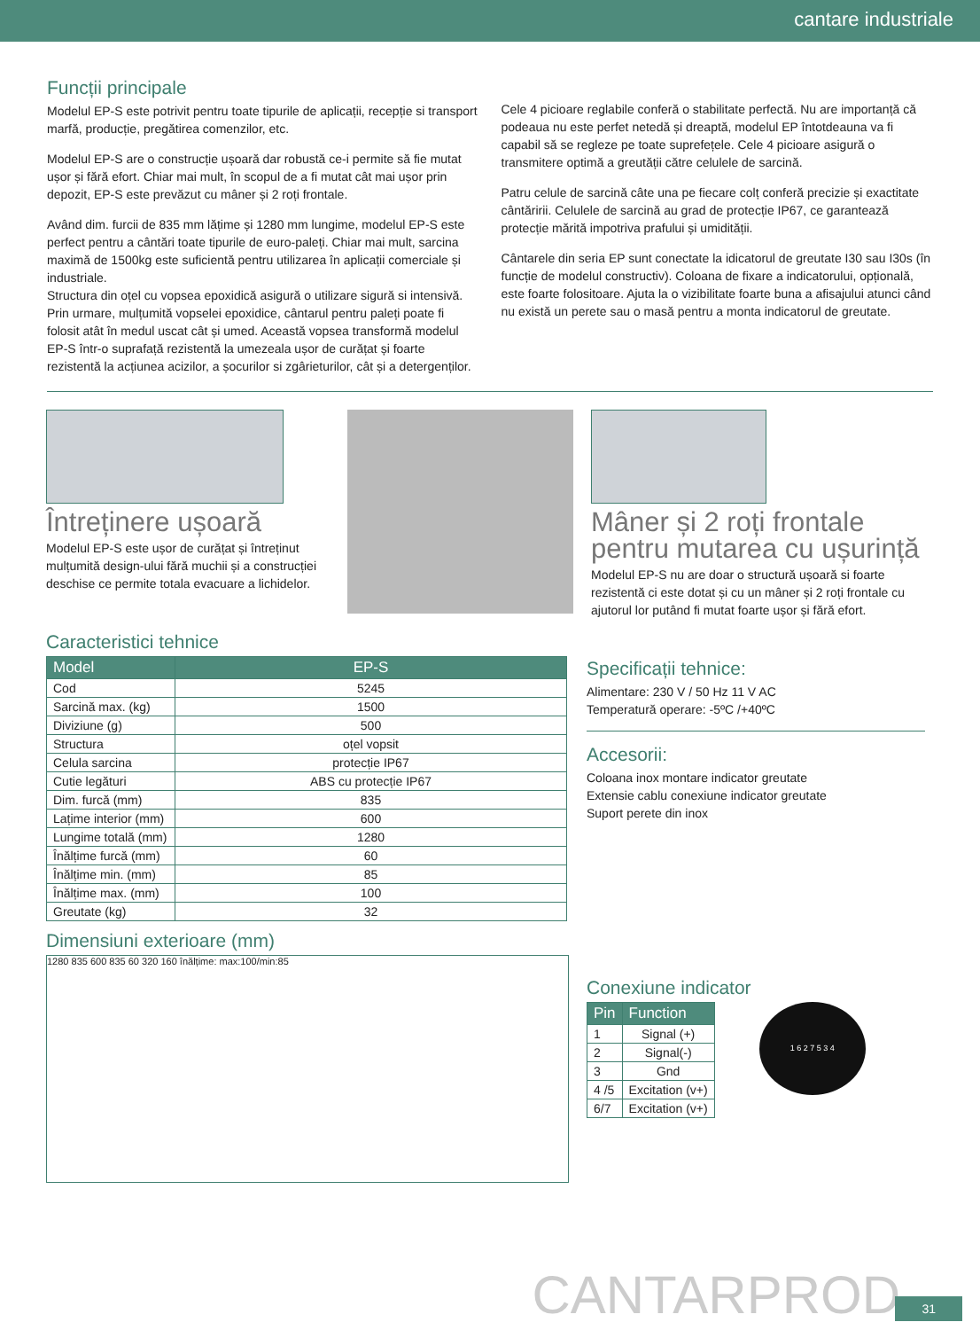cantare industriale
Funcții principale
Modelul EP-S este potrivit pentru toate tipurile de aplicații, recepție si transport marfă, producție, pregătirea comenzilor, etc.
Modelul EP-S are o construcție ușoară dar robustă ce-i permite să fie mutat ușor și fără efort. Chiar mai mult, în scopul de a fi mutat cât mai ușor prin depozit, EP-S este prevăzut cu mâner și 2 roți frontale.
Având dim. furcii de 835 mm lățime și 1280 mm lungime, modelul EP-S este perfect pentru a cântări toate tipurile de euro-paleți. Chiar mai mult, sarcina maximă de 1500kg este suficientă pentru utilizarea în aplicații comerciale și industriale.
Structura din oțel cu vopsea epoxidică asigură o utilizare sigură si intensivă. Prin urmare, mulțumită vopselei epoxidice, cântarul pentru paleți poate fi folosit atât în medul uscat cât și umed. Această vopsea transformă modelul EP-S într-o suprafață rezistentă la umezeala ușor de curățat și foarte rezistentă la acțiunea acizilor, a șocurilor si zgârieturilor, cât și a detergenților.
Cele 4 picioare reglabile conferă o stabilitate perfectă. Nu are importanță că podeaua nu este perfet netedă și dreaptă, modelul EP întotdeauna va fi capabil să se regleze pe toate suprefețele. Cele 4 picioare asigură o transmitere optimă a greutății către celulele de sarcină.
Patru celule de sarcină câte una pe fiecare colț conferă precizie și exactitate cântăririi. Celulele de sarcină au grad de protecție IP67, ce garantează protecție mărită impotriva prafului și umidității.
Cântarele din seria EP sunt conectate la idicatorul de greutate I30 sau I30s (în funcție de modelul constructiv). Coloana de fixare a indicatorului, opțională, este foarte folositoare. Ajuta la o vizibilitate foarte buna a afisajului atunci când nu există un perete sau o masă pentru a monta indicatorul de greutate.
Întreținere ușoară
Modelul EP-S este ușor de curățat și întreținut mulțumită design-ului fără muchii și a construcției deschise ce permite totala evacuare a lichidelor.
Mâner și 2 roți frontale pentru mutarea cu ușurință
Modelul EP-S nu are doar o structură ușoară si foarte rezistentă ci este dotat și cu un mâner și 2 roți frontale cu ajutorul lor putând fi mutat foarte ușor și fără efort.
Caracteristici tehnice
| Model | EP-S |
| --- | --- |
| Cod | 5245 |
| Sarcină max. (kg) | 1500 |
| Diviziune (g) | 500 |
| Structura | oțel vopsit |
| Celula sarcina | protecție IP67 |
| Cutie legături | ABS cu protecție IP67 |
| Dim. furcă (mm) | 835 |
| Lațime interior (mm) | 600 |
| Lungime totală (mm) | 1280 |
| Înălțime furcă (mm) | 60 |
| Înălțime min. (mm) | 85 |
| Înălțime max. (mm) | 100 |
| Greutate (kg) | 32 |
Dimensiuni exterioare (mm)
1280 835 600 835 60 320 160 înălțime: max:100/min:85
Specificații tehnice:
Alimentare: 230 V / 50 Hz 11 V AC
Temperatură operare: -5ºC /+40ºC
Accesorii:
Coloana inox montare indicator greutate
Extensie cablu conexiune indicator greutate
Suport perete din inox
Conexiune indicator
| Pin | Function |
| --- | --- |
| 1 | Signal (+) |
| 2 | Signal(-) |
| 3 | Gnd |
| 4 /5 | Excitation (v+) |
| 6/7 | Excitation (v+) |
1 6 2 7 5 3 4
CANTARPROD 31